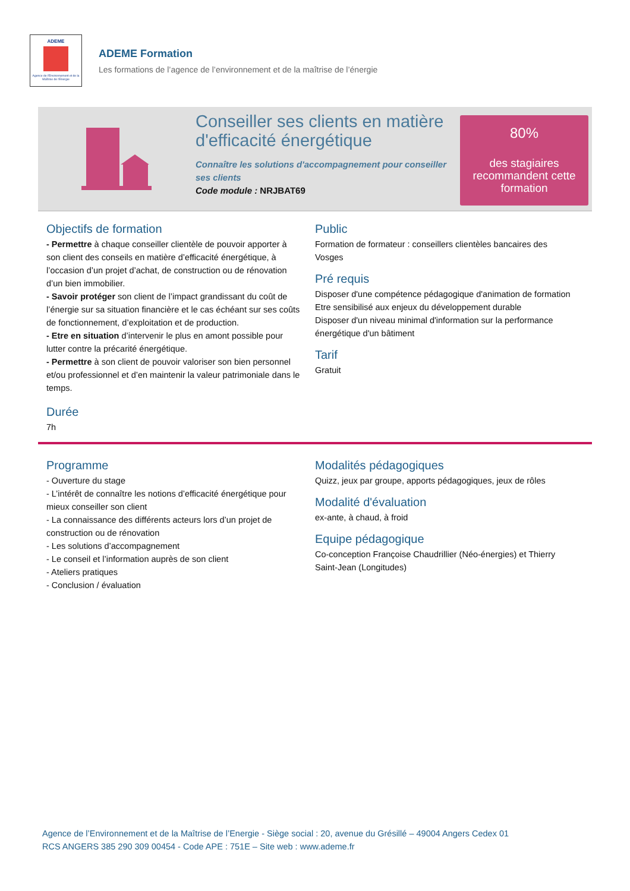ADEME
Agence de l'Environnement et de la Maîtrise de l'Energie
ADEME Formation
Les formations de l’agence de l’environnement et de la maîtrise de l’énergie
Conseiller ses clients en matière d'efficacité énergétique
Connaître les solutions d'accompagnement pour conseiller ses clients
Code module : NRJBAT69
80%
des stagiaires recommandent cette formation
Objectifs de formation
- Permettre à chaque conseiller clientèle de pouvoir apporter à son client des conseils en matière d’efficacité énergétique, à l’occasion d’un projet d’achat, de construction ou de rénovation d’un bien immobilier.
- Savoir protéger son client de l’impact grandissant du coût de l’énergie sur sa situation financière et le cas échéant sur ses coûts de fonctionnement, d’exploitation et de production.
- Etre en situation d’intervenir le plus en amont possible pour lutter contre la précarité énergétique.
- Permettre à son client de pouvoir valoriser son bien personnel et/ou professionnel et d’en maintenir la valeur patrimoniale dans le temps.
Durée
7h
Public
Formation de formateur : conseillers clientèles bancaires des Vosges
Pré requis
Disposer d'une compétence pédagogique d'animation de formation
Etre sensibilisé aux enjeux du développement durable
Disposer d'un niveau minimal d'information sur la performance énergétique d'un bâtiment
Tarif
Gratuit
Programme
- Ouverture du stage
- L’intérêt de connaître les notions d’efficacité énergétique pour mieux conseiller son client
- La connaissance des différents acteurs lors d’un projet de construction ou de rénovation
- Les solutions d’accompagnement
- Le conseil et l’information auprès de son client
- Ateliers pratiques
- Conclusion / évaluation
Modalités pédagogiques
Quizz, jeux par groupe, apports pédagogiques, jeux de rôles
Modalité d'évaluation
ex-ante, à chaud, à froid
Equipe pédagogique
Co-conception Françoise Chaudrillier (Néo-énergies) et Thierry Saint-Jean (Longitudes)
Agence de l’Environnement et de la Maîtrise de l’Energie - Siège social : 20, avenue du Grésillé – 49004 Angers Cedex 01
RCS ANGERS 385 290 309 00454 - Code APE : 751E – Site web : www.ademe.fr